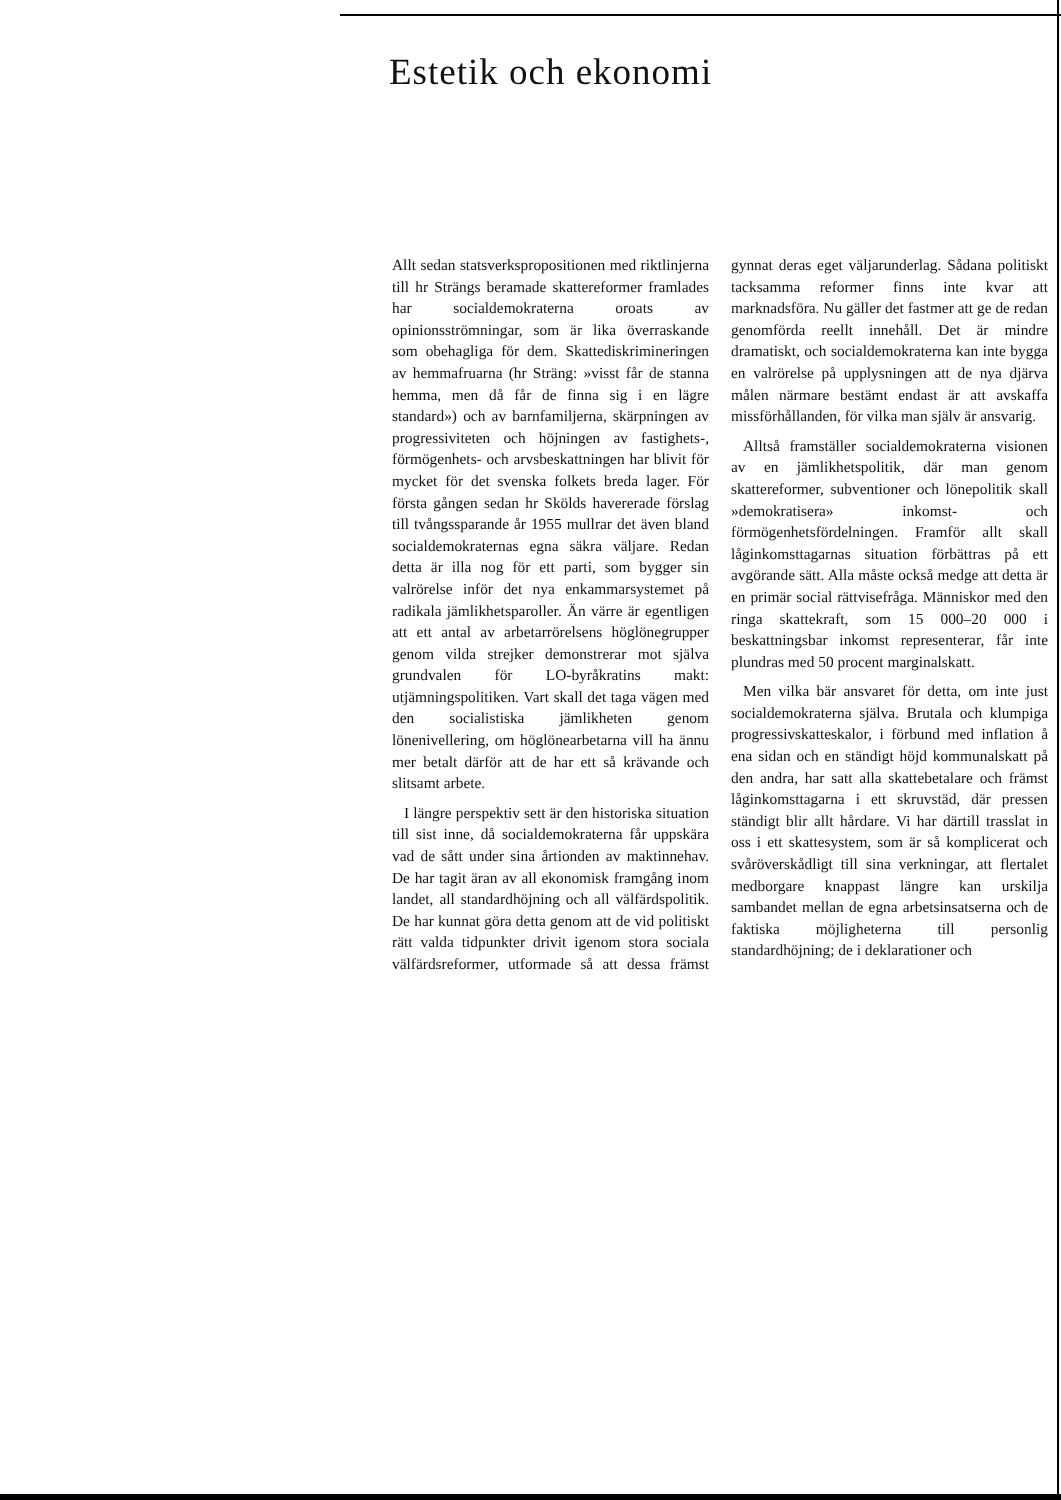Estetik och ekonomi
Allt sedan statsverkspropositionen med riktlinjerna till hr Strängs beramade skattereformer framlades har socialdemokraterna oroats av opinionsströmningar, som är lika överraskande som obehagliga för dem. Skattediskrimineringen av hemmafruarna (hr Sträng: »visst får de stanna hemma, men då får de finna sig i en lägre standard») och av barnfamiljerna, skärpningen av progressiviteten och höjningen av fastighets-, förmögenhets- och arvsbeskattningen har blivit för mycket för det svenska folkets breda lager. För första gången sedan hr Skölds havererade förslag till tvångssparande år 1955 mullrar det även bland socialdemokraternas egna säkra väljare. Redan detta är illa nog för ett parti, som bygger sin valrörelse inför det nya enkammarsystemet på radikala jämlikhetsparoller. Än värre är egentligen att ett antal av arbetarrörelsens höglönegrupper genom vilda strejker demonstrerar mot själva grundvalen för LO-byråkratins makt: utjämningspolitiken. Vart skall det taga vägen med den socialistiska jämlikheten genom lönenivellering, om höglönearbetarna vill ha ännu mer betalt därför att de har ett så krävande och slitsamt arbete.
I längre perspektiv sett är den historiska situation till sist inne, då socialdemokraterna får uppskära vad de sått under sina årtionden av maktinnehav. De har tagit äran av all ekonomisk framgång inom landet, all standardhöjning och all välfärdspolitik. De har kunnat göra detta genom att de vid politiskt rätt valda tidpunkter drivit igenom stora sociala välfärdsreformer, utformade så att dessa främst gynnat deras eget väljarunderlag. Sådana politiskt tacksamma reformer finns inte kvar att marknadsföra. Nu gäller det fastmer att ge de redan genomförda reellt innehåll. Det är mindre dramatiskt, och socialdemokraterna kan inte bygga en valrörelse på upplysningen att de nya djärva målen närmare bestämt endast är att avskaffa missförhållanden, för vilka man själv är ansvarig.
Alltså framställer socialdemokraterna visionen av en jämlikhetspolitik, där man genom skattereformer, subventioner och lönepolitik skall »demokratisera» inkomst- och förmögenhetsfördelningen. Framför allt skall låginkomsttagarnas situation förbättras på ett avgörande sätt. Alla måste också medge att detta är en primär social rättvisefråga. Människor med den ringa skattekraft, som 15 000–20 000 i beskattningsbar inkomst representerar, får inte plundras med 50 procent marginalskatt.
Men vilka bär ansvaret för detta, om inte just socialdemokraterna själva. Brutala och klumpiga progressivskatteskalor, i förbund med inflation å ena sidan och en ständigt höjd kommunalskatt på den andra, har satt alla skattebetalare och främst låginkomsttagarna i ett skruvstäd, där pressen ständigt blir allt hårdare. Vi har därtill trasslat in oss i ett skattesystem, som är så komplicerat och svåröverskådligt till sina verkningar, att flertalet medborgare knappast längre kan urskilja sambandet mellan de egna arbetsinsatserna och de faktiska möjligheterna till personlig standardhöjning; de i deklarationer och